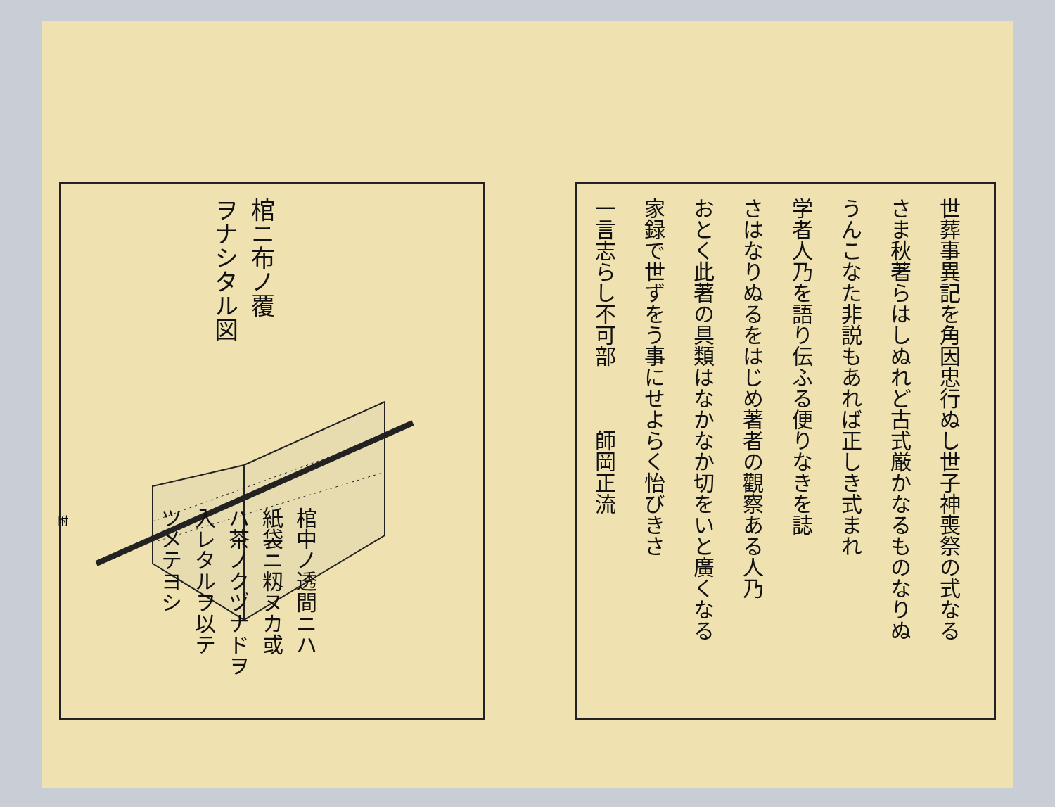棺ニ布ノ覆
ヲナシタル図
棺中ノ透間ニハ
紙袋ニ籾ヌカ或
ハ茶ノクヅナドヲ
入レタルヲ以テ
ツメテヨシ
附
世葬事異記を角因忠行ぬし世子神喪祭の式なる
さま秋著らはしぬれど古式厳かなるものなりぬ
うんこなた非説もあれば正しき式まれ
学者人乃を語り伝ふる便りなきを誌
さはなりぬるをはじめ著者の觀察ある人乃
おとく此著の具類はなかなか切をいと廣くなる
家録で世ずをう事にせよらく怡びきさ
一言志らし不可部　　　師岡正流